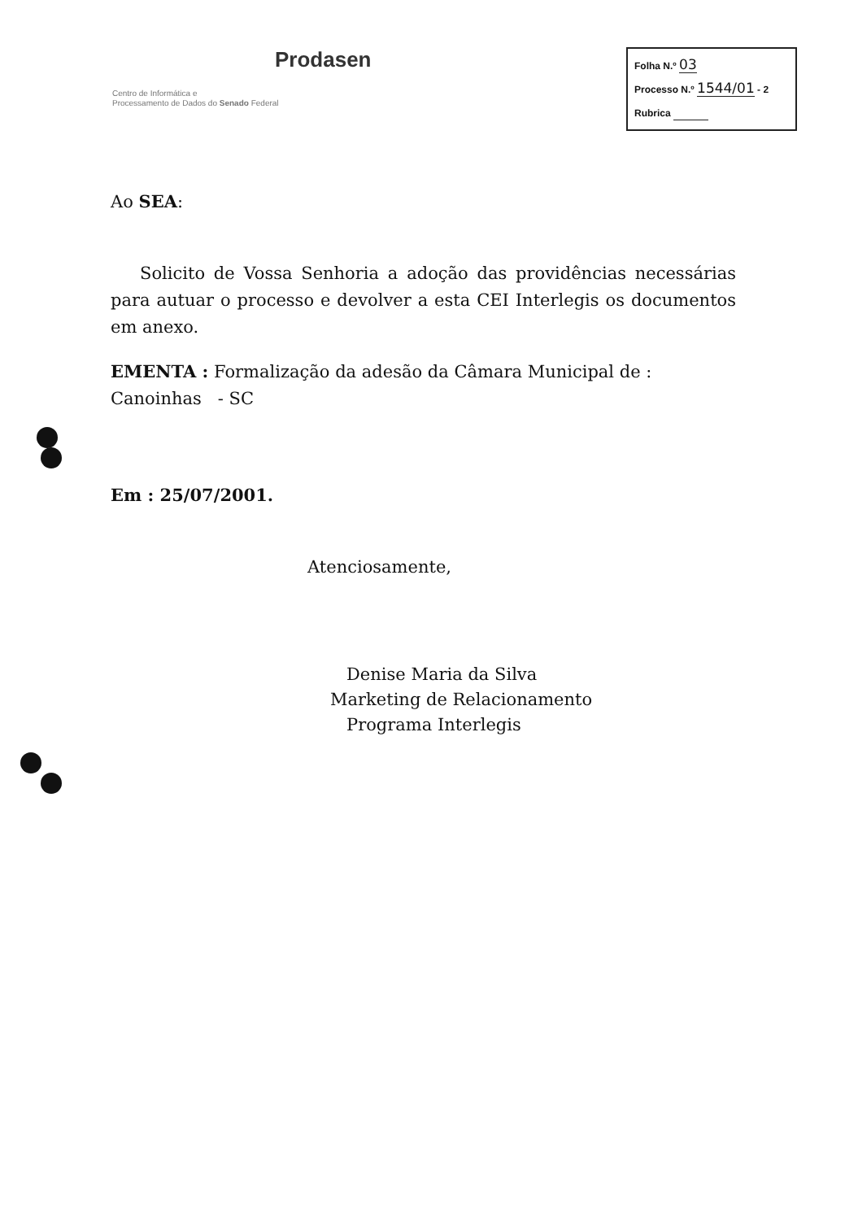Prodasen
Centro de Informática e
Processamento de Dados do Senado Federal
Folha N.º 03
Processo N.º 1544/01 - 2
Rubrica
Ao SEA:
Solicito de Vossa Senhoria a adoção das providências necessárias para autuar o processo e devolver a esta CEI Interlegis os documentos em anexo.
EMENTA : Formalização da adesão da Câmara Municipal de :
Canoinhas - SC
Em : 25/07/2001.
Atenciosamente,
Denise Maria da Silva
Marketing de Relacionamento
Programa Interlegis